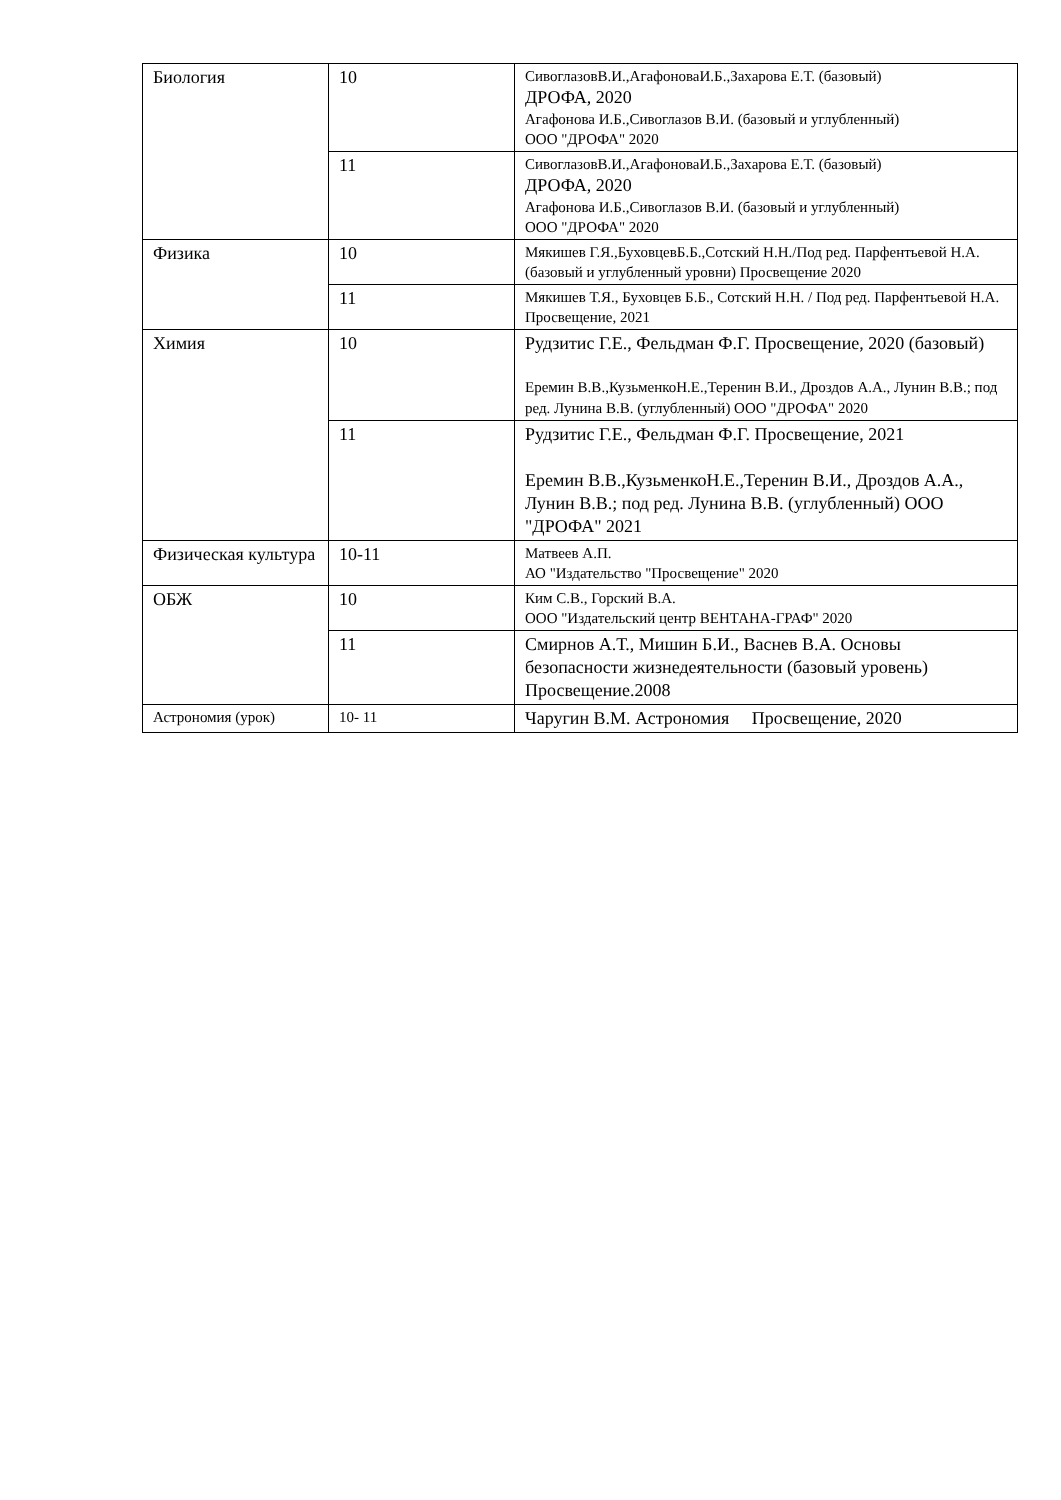| Биология | 10 | СивоглазовВ.И.,АгафоноваИ.Б.,Захарова Е.Т. (базовый) ДРОФА, 2020 Агафонова И.Б.,Сивоглазов В.И. (базовый и углубленный) ООО "ДРОФА" 2020 |
| | 11 | СивоглазовВ.И.,АгафоноваИ.Б.,Захарова Е.Т. (базовый) ДРОФА, 2020 Агафонова И.Б.,Сивоглазов В.И. (базовый и углубленный) ООО "ДРОФА" 2020 |
| Физика | 10 | Мякишев Г.Я.,БуховцевБ.Б.,Сотский Н.Н./Под ред. Парфентьевой Н.А. (базовый и углубленный уровни) Просвещение 2020 |
| | 11 | Мякишев Т.Я., Буховцев Б.Б., Сотский Н.Н. / Под ред. Парфентьевой Н.А. Просвещение, 2021 |
| Химия | 10 | Рудзитис Г.Е., Фельдман Ф.Г. Просвещение, 2020 (базовый) Еремин В.В.,КузьменкоН.Е.,Теренин В.И., Дроздов А.А., Лунин В.В.; под ред. Лунина В.В. (углубленный) ООО "ДРОФА" 2020 |
| | 11 | Рудзитис Г.Е., Фельдман Ф.Г. Просвещение, 2021 Еремин В.В.,КузьменкоН.Е.,Теренин В.И., Дроздов А.А., Лунин В.В.; под ред. Лунина В.В. (углубленный) ООО "ДРОФА" 2021 |
| Физическая культура | 10-11 | Матвеев А.П. АО "Издательство "Просвещение" 2020 |
| ОБЖ | 10 | Ким С.В., Горский В.А. ООО "Издательский центр ВЕНТАНА-ГРАФ" 2020 |
| | 11 | Смирнов А.Т., Мишин Б.И., Васнев В.А. Основы безопасности жизнедеятельности (базовый уровень) Просвещение.2008 |
| Астрономия (урок) | 10- 11 | Чаругин В.М. Астрономия Просвещение, 2020 |